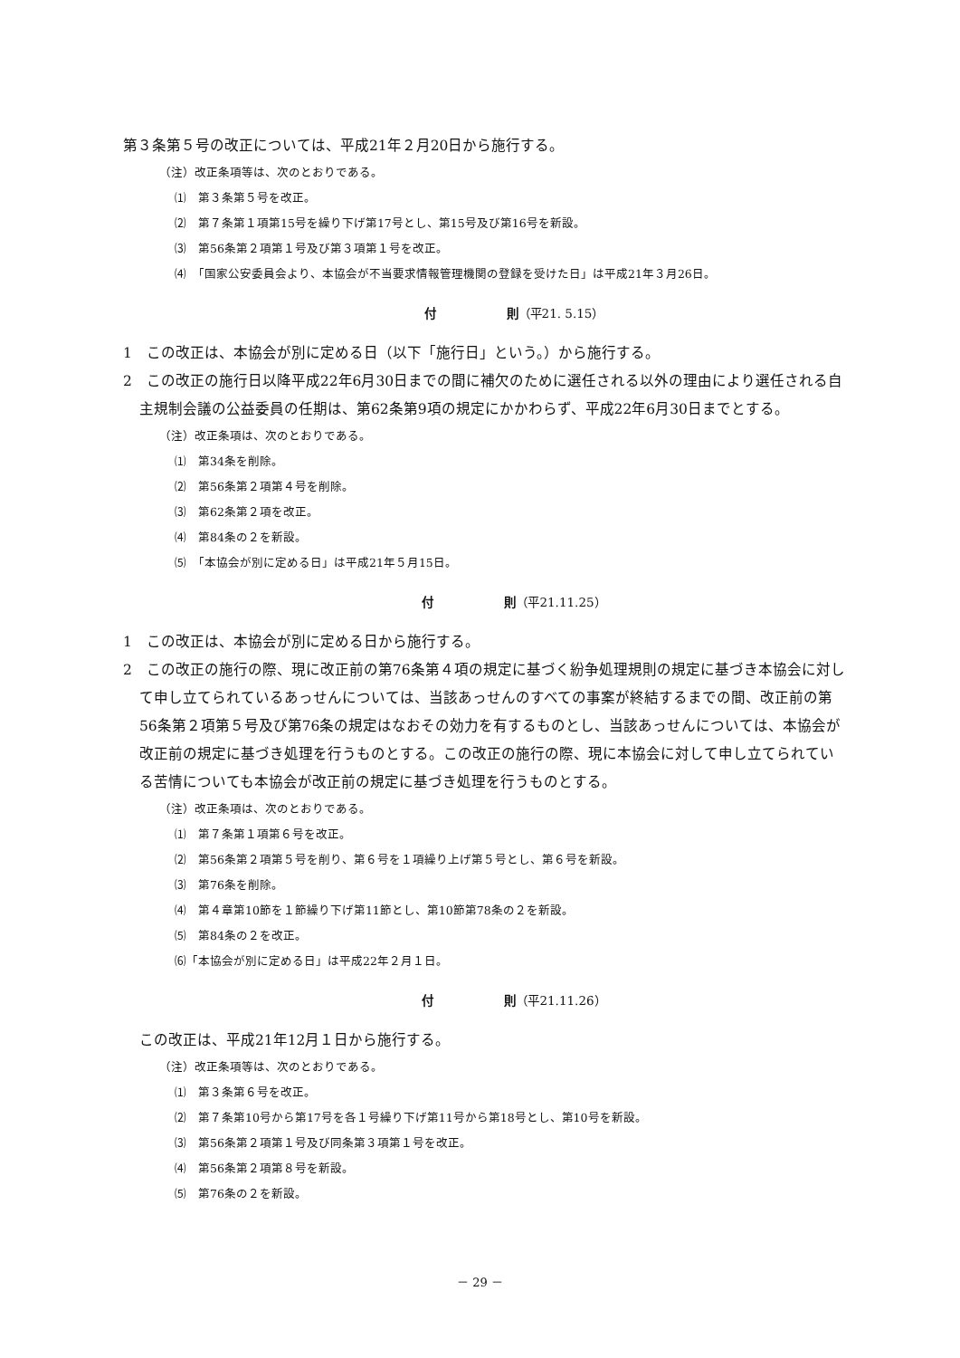第３条第５号の改正については、平成21年２月20日から施行する。
（注）改正条項等は、次のとおりである。
⑴　第３条第５号を改正。
⑵　第７条第１項第15号を繰り下げ第17号とし、第15号及び第16号を新設。
⑶　第56条第２項第１号及び第３項第１号を改正。
⑷　「国家公安委員会より、本協会が不当要求情報管理機関の登録を受けた日」は平成21年３月26日。
付　　　　　　則（平21. 5.15）
1　この改正は、本協会が別に定める日（以下「施行日」という。）から施行する。
2　この改正の施行日以降平成22年6月30日までの間に補欠のために選任される以外の理由により選任される自主規制会議の公益委員の任期は、第62条第9項の規定にかかわらず、平成22年6月30日までとする。
（注）改正条項は、次のとおりである。
⑴　第34条を削除。
⑵　第56条第２項第４号を削除。
⑶　第62条第２項を改正。
⑷　第84条の２を新設。
⑸　「本協会が別に定める日」は平成21年５月15日。
付　　　　　　則（平21.11.25）
1　この改正は、本協会が別に定める日から施行する。
2　この改正の施行の際、現に改正前の第76条第４項の規定に基づく紛争処理規則の規定に基づき本協会に対して申し立てられているあっせんについては、当該あっせんのすべての事案が終結するまでの間、改正前の第56条第２項第５号及び第76条の規定はなおその効力を有するものとし、当該あっせんについては、本協会が改正前の規定に基づき処理を行うものとする。この改正の施行の際、現に本協会に対して申し立てられている苦情についても本協会が改正前の規定に基づき処理を行うものとする。
（注）改正条項は、次のとおりである。
⑴　第７条第１項第６号を改正。
⑵　第56条第２項第５号を削り、第６号を１項繰り上げ第５号とし、第６号を新設。
⑶　第76条を削除。
⑷　第４章第10節を１節繰り下げ第11節とし、第10節第78条の２を新設。
⑸　第84条の２を改正。
⑹「本協会が別に定める日」は平成22年２月１日。
付　　　　　　則（平21.11.26）
この改正は、平成21年12月１日から施行する。
（注）改正条項等は、次のとおりである。
⑴　第３条第６号を改正。
⑵　第７条第10号から第17号を各１号繰り下げ第11号から第18号とし、第10号を新設。
⑶　第56条第２項第１号及び同条第３項第１号を改正。
⑷　第56条第２項第８号を新設。
⑸　第76条の２を新設。
－ 29 －